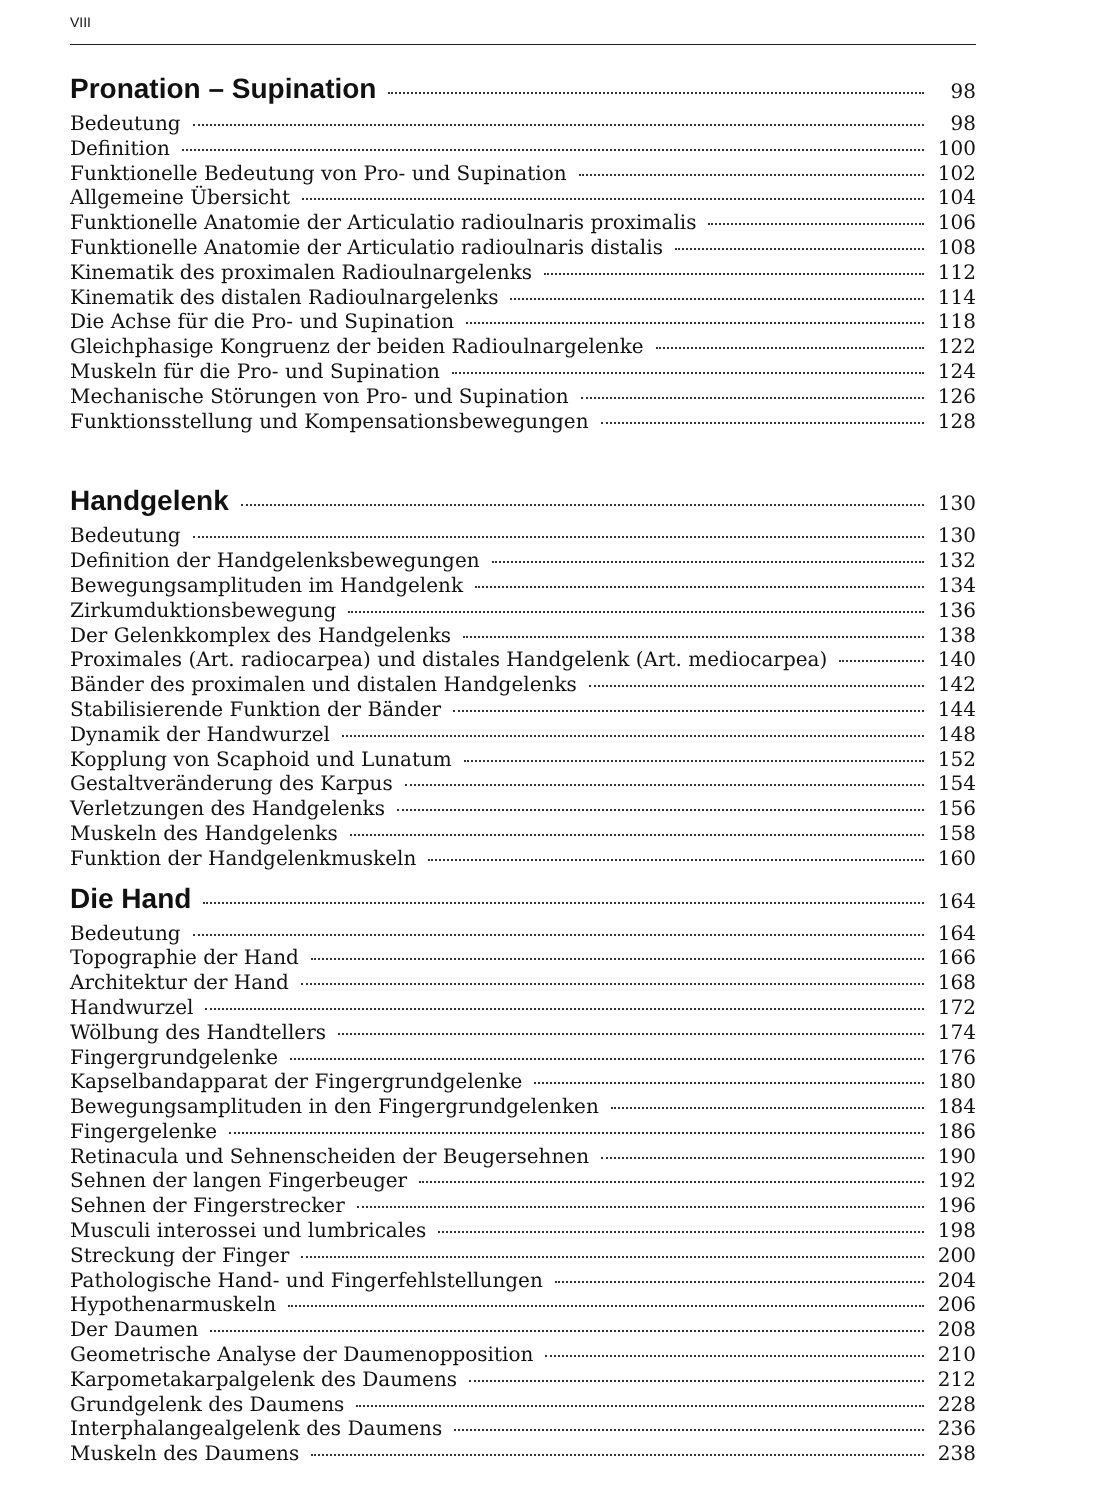VIII
Pronation – Supination 98
Bedeutung 98
Definition 100
Funktionelle Bedeutung von Pro- und Supination 102
Allgemeine Übersicht 104
Funktionelle Anatomie der Articulatio radioulnaris proximalis 106
Funktionelle Anatomie der Articulatio radioulnaris distalis 108
Kinematik des proximalen Radioulnargelenks 112
Kinematik des distalen Radioulnargelenks 114
Die Achse für die Pro- und Supination 118
Gleichphasige Kongruenz der beiden Radioulnargelenke 122
Muskeln für die Pro- und Supination 124
Mechanische Störungen von Pro- und Supination 126
Funktionsstellung und Kompensationsbewegungen 128
Handgelenk 130
Bedeutung 130
Definition der Handgelenksbewegungen 132
Bewegungsamplituden im Handgelenk 134
Zirkumduktionsbewegung 136
Der Gelenkkomplex des Handgelenks 138
Proximales (Art. radiocarpea) und distales Handgelenk (Art. mediocarpea) 140
Bänder des proximalen und distalen Handgelenks 142
Stabilisierende Funktion der Bänder 144
Dynamik der Handwurzel 148
Kopplung von Scaphoid und Lunatum 152
Gestaltveränderung des Karpus 154
Verletzungen des Handgelenks 156
Muskeln des Handgelenks 158
Funktion der Handgelenkmuskeln 160
Die Hand 164
Bedeutung 164
Topographie der Hand 166
Architektur der Hand 168
Handwurzel 172
Wölbung des Handtellers 174
Fingergrundgelenke 176
Kapselbandapparat der Fingergrundgelenke 180
Bewegungsamplituden in den Fingergrundgelenken 184
Fingergelenke 186
Retinacula und Sehnenscheiden der Beugersehnen 190
Sehnen der langen Fingerbeuger 192
Sehnen der Fingerstrecker 196
Musculi interossei und lumbricales 198
Streckung der Finger 200
Pathologische Hand- und Fingerfehlstellungen 204
Hypothenarmuskeln 206
Der Daumen 208
Geometrische Analyse der Daumenopposition 210
Karpometakarpalgelenk des Daumens 212
Grundgelenk des Daumens 228
Interphalangealgelenk des Daumens 236
Muskeln des Daumens 238